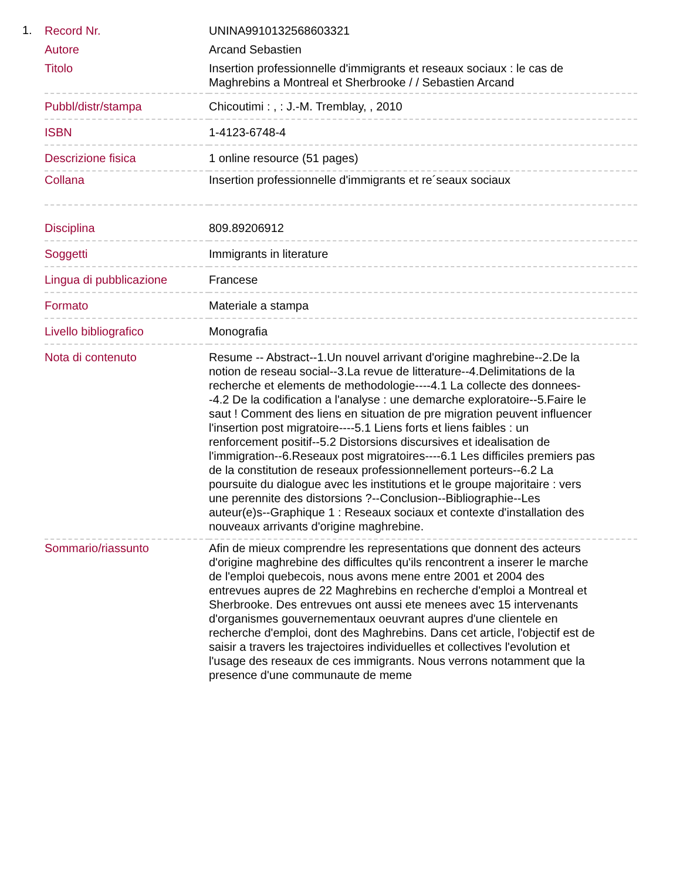1.
| Record Nr. | UNINA9910132568603321 |
| Autore | Arcand Sebastien |
| Titolo | Insertion professionnelle d'immigrants et reseaux sociaux : le cas de Maghrebins a Montreal et Sherbrooke / / Sebastien Arcand |
| Pubbl/distr/stampa | Chicoutimi : , : J.-M. Tremblay, , 2010 |
| ISBN | 1-4123-6748-4 |
| Descrizione fisica | 1 online resource (51 pages) |
| Collana | Insertion professionnelle d'immigrants et re´seaux sociaux |
| Disciplina | 809.89206912 |
| Soggetti | Immigrants in literature |
| Lingua di pubblicazione | Francese |
| Formato | Materiale a stampa |
| Livello bibliografico | Monografia |
| Nota di contenuto | Resume -- Abstract--1.Un nouvel arrivant d'origine maghrebine--2.De la notion de reseau social--3.La revue de litterature--4.Delimitations de la recherche et elements de methodologie----4.1 La collecte des donnees--4.2 De la codification a l'analyse : une demarche exploratoire--5.Faire le saut ! Comment des liens en situation de pre migration peuvent influencer l'insertion post migratoire----5.1 Liens forts et liens faibles : un renforcement positif--5.2 Distorsions discursives et idealisation de l'immigration--6.Reseaux post migratoires----6.1 Les difficiles premiers pas de la constitution de reseaux professionnellement porteurs--6.2 La poursuite du dialogue avec les institutions et le groupe majoritaire : vers une perennite des distorsions ?--Conclusion--Bibliographie--Les auteur(e)s--Graphique 1 : Reseaux sociaux et contexte d'installation des nouveaux arrivants d'origine maghrebine. |
| Sommario/riassunto | Afin de mieux comprendre les representations que donnent des acteurs d'origine maghrebine des difficultes qu'ils rencontrent a inserer le marche de l'emploi quebecois, nous avons mene entre 2001 et 2004 des entrevues aupres de 22 Maghrebins en recherche d'emploi a Montreal et Sherbrooke. Des entrevues ont aussi ete menees avec 15 intervenants d'organismes gouvernementaux oeuvrant aupres d'une clientele en recherche d'emploi, dont des Maghrebins. Dans cet article, l'objectif est de saisir a travers les trajectoires individuelles et collectives l'evolution et l'usage des reseaux de ces immigrants. Nous verrons notamment que la presence d'une communaute de meme |